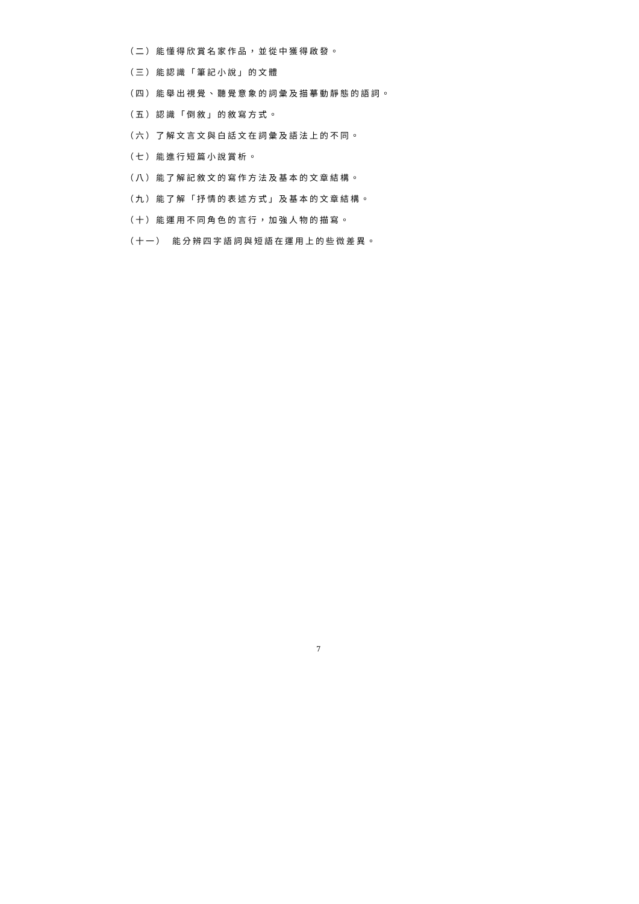（二）能懂得欣賞名家作品，並從中獲得啟發。
（三）能認識「筆記小說」的文體
（四）能舉出視覺、聽覺意象的詞彙及描摹動靜態的語詞。
（五）認識「倒敘」的敘寫方式。
（六）了解文言文與白話文在詞彙及語法上的不同。
（七）能進行短篇小說賞析。
（八）能了解記敘文的寫作方法及基本的文章結構。
（九）能了解「抒情的表述方式」及基本的文章結構。
（十）能運用不同角色的言行，加強人物的描寫。
（十一）　能分辨四字語詞與短語在運用上的些微差異。
7